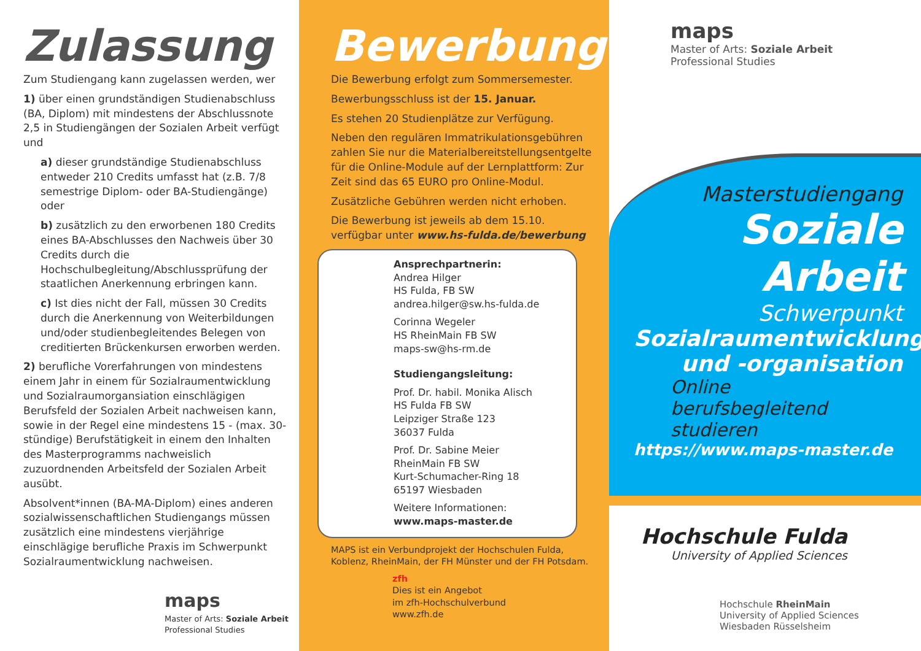Zulassung
Zum Studiengang kann zugelassen werden, wer
1) über einen grundständigen Studienabschluss (BA, Diplom) mit mindestens der Abschlussnote 2,5 in Studiengängen der Sozialen Arbeit verfügt und
a) dieser grundständige Studienabschluss entweder 210 Credits umfasst hat (z.B. 7/8 semestrige Diplom- oder BA-Studiengänge) oder
b) zusätzlich zu den erworbenen 180 Credits eines BA-Abschlusses den Nachweis über 30 Credits durch die Hochschulbegleitung/Abschlussprüfung der staatlichen Anerkennung erbringen kann.
c) Ist dies nicht der Fall, müssen 30 Credits durch die Anerkennung von Weiterbildungen und/oder studienbegleitendes Belegen von creditierten Brückenkursen erworben werden.
2) berufliche Vorerfahrungen von mindestens einem Jahr in einem für Sozialraumentwicklung und Sozialraumorgansiation einschlägigen Berufsfeld der Sozialen Arbeit nachweisen kann, sowie in der Regel eine mindestens 15 - (max. 30-stündige) Berufstätigkeit in einem den Inhalten des Masterprogramms nachweislich zuzuordnenden Arbeitsfeld der Sozialen Arbeit ausübt.
Absolvent*innen (BA-MA-Diplom) eines anderen sozialwissenschaftlichen Studiengangs müssen zusätzlich eine mindestens vierjährige einschlägige berufliche Praxis im Schwerpunkt Sozialraumentwicklung nachweisen.
maps
Master of Arts: Soziale Arbeit
Professional Studies
Bewerbung
Die Bewerbung erfolgt zum Sommersemester.
Bewerbungsschluss ist der 15. Januar.
Es stehen 20 Studienplätze zur Verfügung.
Neben den regulären Immatrikulationsgebühren zahlen Sie nur die Materialbereitstellungsentgelte für die Online-Module auf der Lernplattform: Zur Zeit sind das 65 EURO pro Online-Modul.
Zusätzliche Gebühren werden nicht erhoben.
Die Bewerbung ist jeweils ab dem 15.10. verfügbar unter www.hs-fulda.de/bewerbung
Ansprechpartnerin:
Andrea Hilger
HS Fulda, FB SW
andrea.hilger@sw.hs-fulda.de
Corinna Wegeler
HS RheinMain FB SW
maps-sw@hs-rm.de
Studiengangsleitung:
Prof. Dr. habil. Monika Alisch
HS Fulda FB SW
Leipziger Straße 123
36037 Fulda
Prof. Dr. Sabine Meier
RheinMain FB SW
Kurt-Schumacher-Ring 18
65197 Wiesbaden
Weitere Informationen:
www.maps-master.de
MAPS ist ein Verbundprojekt der Hochschulen Fulda, Koblenz, RheinMain, der FH Münster und der FH Potsdam.
zfh
Dies ist ein Angebot
im zfh-Hochschulverbund
www.zfh.de
maps
Master of Arts: Soziale Arbeit
Professional Studies
Masterstudiengang
Soziale Arbeit
Schwerpunkt
Sozialraumentwicklung
und -organisation
Online
berufsbegleitend
studieren
https://www.maps-master.de
Hochschule Fulda
University of Applied Sciences
Hochschule RheinMain
University of Applied Sciences
Wiesbaden Rüsselsheim